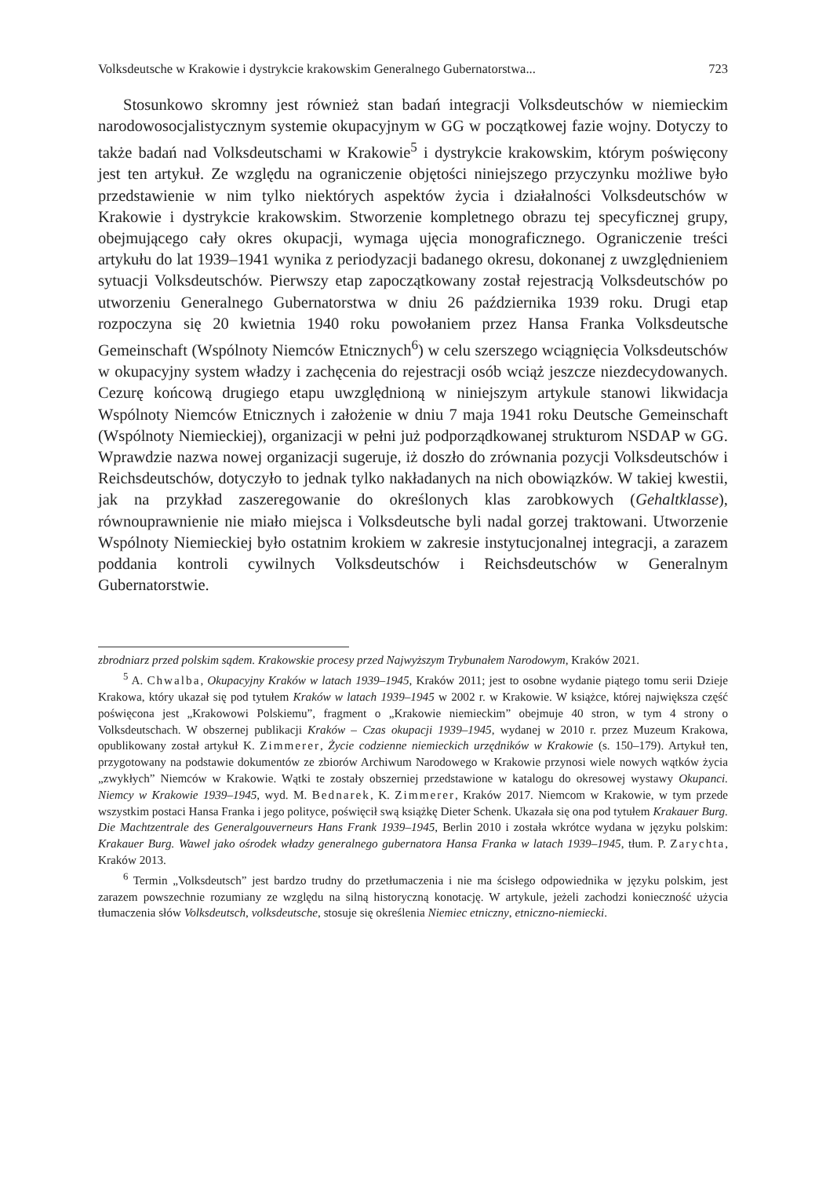Volksdeutsche w Krakowie i dystrykcie krakowskim Generalnego Gubernatorstwa... 723
Stosunkowo skromny jest również stan badań integracji Volksdeutschów w niemieckim narodowosocjalistycznym systemie okupacyjnym w GG w początkowej fazie wojny. Dotyczy to także badań nad Volksdeutschami w Krakowie<sup>5</sup> i dystrykcie krakowskim, którym poświęcony jest ten artykuł. Ze względu na ograniczenie objętości niniejszego przyczynku możliwe było przedstawienie w nim tylko niektórych aspektów życia i działalności Volksdeutschów w Krakowie i dystrykcie krakowskim. Stworzenie kompletnego obrazu tej specyficznej grupy, obejmującego cały okres okupacji, wymaga ujęcia monograficznego. Ograniczenie treści artykułu do lat 1939–1941 wynika z periodyzacji badanego okresu, dokonanej z uwzględnieniem sytuacji Volksdeutschów. Pierwszy etap zapoczątkowany został rejestracją Volksdeutschów po utworzeniu Generalnego Gubernatorstwa w dniu 26 października 1939 roku. Drugi etap rozpoczyna się 20 kwietnia 1940 roku powołaniem przez Hansa Franka Volksdeutsche Gemeinschaft (Wspólnoty Niemców Etnicznych<sup>6</sup>) w celu szerszego wciągnięcia Volksdeutschów w okupacyjny system władzy i zachęcenia do rejestracji osób wciąż jeszcze niezdecydowanych. Cezurę końcową drugiego etapu uwzględnioną w niniejszym artykule stanowi likwidacja Wspólnoty Niemców Etnicznych i założenie w dniu 7 maja 1941 roku Deutsche Gemeinschaft (Wspólnoty Niemieckiej), organizacji w pełni już podporządkowanej strukturom NSDAP w GG. Wprawdzie nazwa nowej organizacji sugeruje, iż doszło do zrównania pozycji Volksdeutschów i Reichsdeutschów, dotyczyło to jednak tylko nakładanych na nich obowiązków. W takiej kwestii, jak na przykład zaszeregowanie do określonych klas zarobkowych (Gehaltklasse), równouprawnienie nie miało miejsca i Volksdeutsche byli nadal gorzej traktowani. Utworzenie Wspólnoty Niemieckiej było ostatnim krokiem w zakresie instytucjonalnej integracji, a zarazem poddania kontroli cywilnych Volksdeutschów i Reichsdeutschów w Generalnym Gubernatorstwie.
zbrodniarz przed polskim sądem. Krakowskie procesy przed Najwyższym Trybunałem Narodowym, Kraków 2021.
<sup>5</sup> A. Chwalba, Okupacyjny Kraków w latach 1939–1945, Kraków 2011; jest to osobne wydanie piątego tomu serii Dzieje Krakowa, który ukazał się pod tytułem Kraków w latach 1939–1945 w 2002 r. w Krakowie. W książce, której największa część poświęcona jest „Krakowowi Polskiemu”, fragment o „Krakowie niemieckim” obejmuje 40 stron, w tym 4 strony o Volksdeutschach. W obszernej publikacji Kraków – Czas okupacji 1939–1945, wydanej w 2010 r. przez Muzeum Krakowa, opublikowany został artykuł K. Zimmerer, Życie codzienne niemieckich urzędników w Krakowie (s. 150–179). Artykuł ten, przygotowany na podstawie dokumentów ze zbiorów Archiwum Narodowego w Krakowie przynosi wiele nowych wątków życia „zwykłych” Niemców w Krakowie. Wątki te zostały obszerniej przedstawione w katalogu do okresowej wystawy Okupanci. Niemcy w Krakowie 1939–1945, wyd. M. Bednarek, K. Zimmerer, Kraków 2017. Niemcom w Krakowie, w tym przede wszystkim postaci Hansa Franka i jego polityce, poświęcił swą książkę Dieter Schenk. Ukazała się ona pod tytułem Krakauer Burg. Die Machtzentrale des Generalgouverneurs Hans Frank 1939–1945, Berlin 2010 i została wkrótce wydana w języku polskim: Krakauer Burg. Wawel jako ośrodek władzy generalnego gubernatora Hansa Franka w latach 1939–1945, tłum. P. Zarychta, Kraków 2013.
<sup>6</sup> Termin „Volksdeutsch” jest bardzo trudny do przetłumaczenia i nie ma ścisłego odpowiednika w języku polskim, jest zarazem powszechnie rozumiany ze względu na silną historyczną konotację. W artykule, jeżeli zachodzi konieczność użycia tłumaczenia słów Volksdeutsch, volksdeutsche, stosuje się określenia Niemiec etniczny, etniczno-niemiecki.